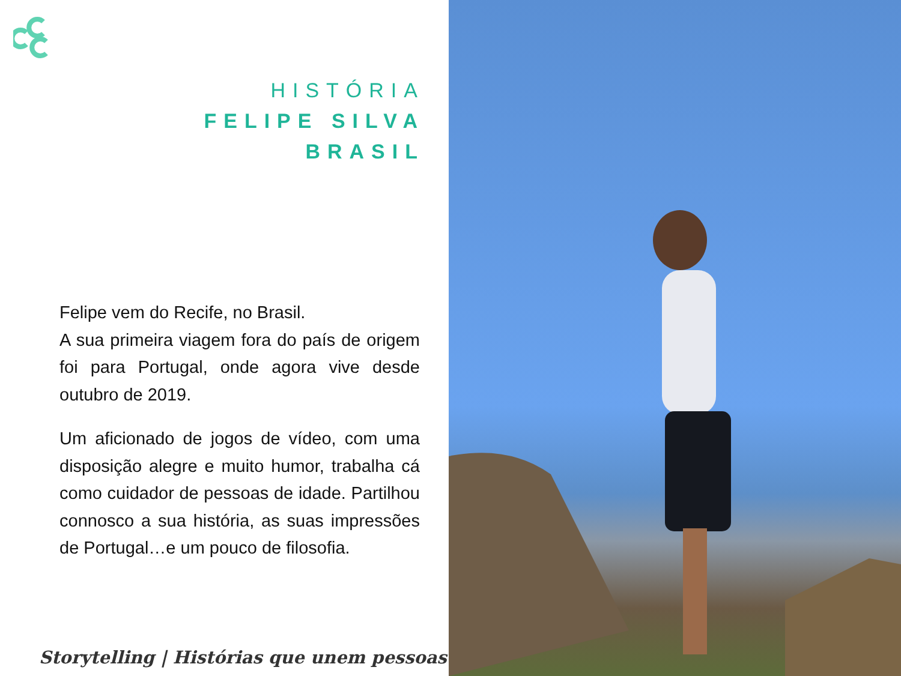HISTÓRIA
FELIPE SILVA
BRASIL
Felipe vem do Recife, no Brasil.
A sua primeira viagem fora do país de origem foi para Portugal, onde agora vive desde outubro de 2019.
Um aficionado de jogos de vídeo, com uma disposição alegre e muito humor, trabalha cá como cuidador de pessoas de idade. Partilhou connosco a sua história, as suas impressões de Portugal…e um pouco de filosofia.
Storytelling | Histórias que unem pessoas